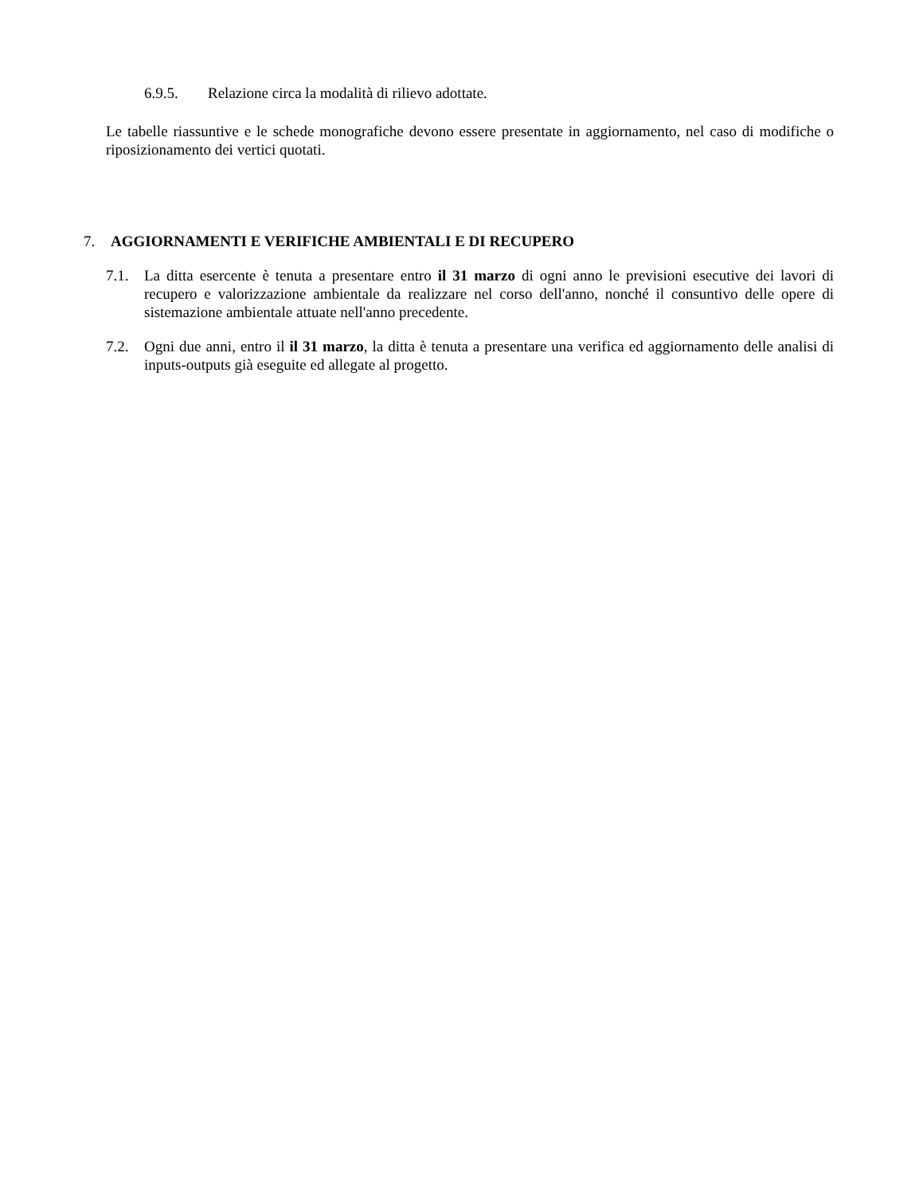6.9.5. Relazione circa la modalità di rilievo adottate.
Le tabelle riassuntive e le schede monografiche devono essere presentate in aggiornamento, nel caso di modifiche o riposizionamento dei vertici quotati.
7. AGGIORNAMENTI E VERIFICHE AMBIENTALI E DI RECUPERO
7.1. La ditta esercente è tenuta a presentare entro il 31 marzo di ogni anno le previsioni esecutive dei lavori di recupero e valorizzazione ambientale da realizzare nel corso dell'anno, nonché il consuntivo delle opere di sistemazione ambientale attuate nell'anno precedente.
7.2. Ogni due anni, entro il il 31 marzo, la ditta è tenuta a presentare una verifica ed aggiornamento delle analisi di inputs-outputs già eseguite ed allegate al progetto.